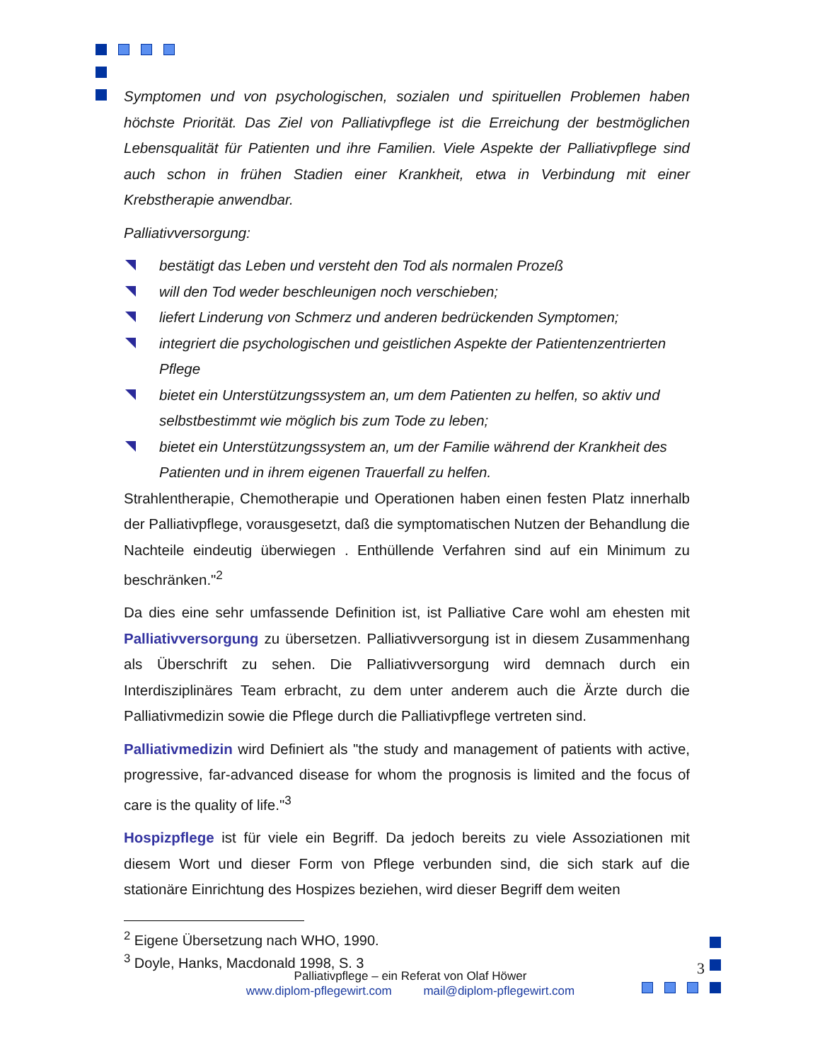Symptomen und von psychologischen, sozialen und spirituellen Problemen haben höchste Priorität. Das Ziel von Palliativpflege ist die Erreichung der bestmöglichen Lebensqualität für Patienten und ihre Familien. Viele Aspekte der Palliativpflege sind auch schon in frühen Stadien einer Krankheit, etwa in Verbindung mit einer Krebstherapie anwendbar.
Palliativversorgung:
bestätigt das Leben und versteht den Tod als normalen Prozeß
will den Tod weder beschleunigen noch verschieben;
liefert Linderung von Schmerz und anderen bedrückenden Symptomen;
integriert die psychologischen und geistlichen Aspekte der Patientenzentrierten Pflege
bietet ein Unterstützungssystem an, um dem Patienten zu helfen, so aktiv und selbstbestimmt wie möglich bis zum Tode zu leben;
bietet ein Unterstützungssystem an, um der Familie während der Krankheit des Patienten und in ihrem eigenen Trauerfall zu helfen.
Strahlentherapie, Chemotherapie und Operationen haben einen festen Platz innerhalb der Palliativpflege, vorausgesetzt, daß die symptomatischen Nutzen der Behandlung die Nachteile eindeutig überwiegen . Enthüllende Verfahren sind auf ein Minimum zu beschränken."<sup>2</sup>
Da dies eine sehr umfassende Definition ist, ist Palliative Care wohl am ehesten mit Palliativversorgung zu übersetzen. Palliativversorgung ist in diesem Zusammenhang als Überschrift zu sehen. Die Palliativversorgung wird demnach durch ein Interdisziplinäres Team erbracht, zu dem unter anderem auch die Ärzte durch die Palliativmedizin sowie die Pflege durch die Palliativpflege vertreten sind.
Palliativmedizin wird Definiert als "the study and management of patients with active, progressive, far-advanced disease for whom the prognosis is limited and the focus of care is the quality of life."<sup>3</sup>
Hospizpflege ist für viele ein Begriff. Da jedoch bereits zu viele Assoziationen mit diesem Wort und dieser Form von Pflege verbunden sind, die sich stark auf die stationäre Einrichtung des Hospizes beziehen, wird dieser Begriff dem weiten
<sup>2</sup> Eigene Übersetzung nach WHO, 1990.
<sup>3</sup> Doyle, Hanks, Macdonald 1998, S. 3
Palliativpflege – ein Referat von Olaf Höwer
www.diplom-pflegewirt.com mail@diplom-pflegewirt.com
3